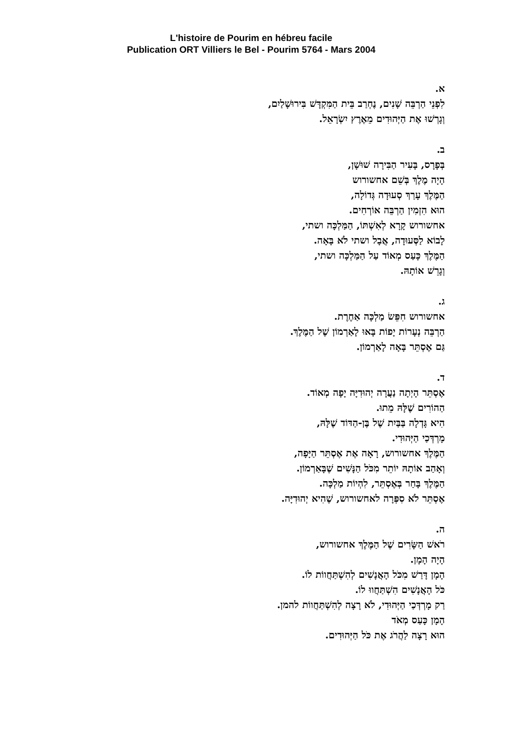L'histoire de Pourim en hébreu facile
Publication ORT Villiers le Bel - Pourim 5764 - Mars 2004
א.
לִפְנֵי הַרְבֵּה שָׁנִים, נֶחְרַב בֵּית הַמִּקְדָּשׁ בִּירוּשָׁלַיִם,
וְגָרְשׁוּ אֶת הַיְּהוּדִים מֵאֶרֶץ יִשְׂרָאֵל.
ב.
בְּפָרָס, בָּעִיר הַבִּירָה שׁוּשָׁן,
הָיָה מֶלֶךְ בְּשֵׁם אחשורוש
הַמֶּלֶךְ עָרַךְ סְעוּדָה גְּדוֹלָה,
הוּא הִזְמִין הַרְבֵּה אוֹרְחִים.
אחשורוש קָרָא לְאִשְׁתּוֹ, הַמַּלְכָּה ושתי,
לָבוֹא לַסְּעוּדָה, אֲבָל ושתי לֹא בָּאָה.
הַמֶּלֶךְ כָּעַס מְאוֹד עַל הַמַּלְכָּה ושתי,
וְגָרֵשׁ אוֹתָהּ.
ג.
אחשורוש חִפֵּשׂ מַלְכָּה אַחֶרֶת.
הַרְבֵּה נְעָרוֹת יָפוֹת בָּאוּ לָאַרְמוֹן שֶׁל הַמֶּלֶךְ.
גַּם אֶסְתֵּר בָּאָה לָאַרְמוֹן.
ד.
אֶסְתֵּר הָיְתָה נַעֲרָה יְהוּדִיָּה יָפָה מְאוֹד.
הַהוֹרִים שֶׁלָּהּ מֵתוּ.
הִיא גָּדְלָה בַּבַּיִת שֶׁל בֶּן-הַדּוֹד שֶׁלָּהּ,
מָרְדְּכַי הַיְּהוּדִי.
הַמֶּלֶךְ אחשורוש, רָאָה אֶת אֶסְתֵּר הַיָּפָה,
וְאָהַב אוֹתָהּ יוֹתֵר מִכֹּל הַנָּשִׁים שֶׁבָּאַרְמוֹן.
הַמֶּלֶךְ בָּחַר בְּאֶסְתֵּר, לִהְיוֹת מַלְכָּה.
אֶסְתֵּר לֹא סִפְּרָה לאחשורוש, שֶׁהִיא יְהוּדִיָּה.
ה.
רֹאשׁ הַשָּׂרִים שֶׁל הַמֶּלֶךְ אחשורוש,
הָיָה הָמָן.
הָמָן דָּרַשׁ מִכֹּל הָאֲנָשִׁים לְהִשְׁתַּחֲווֹת לוֹ.
כֹּל הָאֲנָשִׁים הִשְׁתַּחֲווּ לוֹ.
רַק מָרְדְּכַי הַיְּהוּדִי, לֹא רָצָה לְהִשְׁתַּחֲווֹת להמן.
הָמָן כָּעַס מְאֹד
הוּא רָצָה לַהֲרֹג אֶת כֹּל הַיְּהוּדִים.